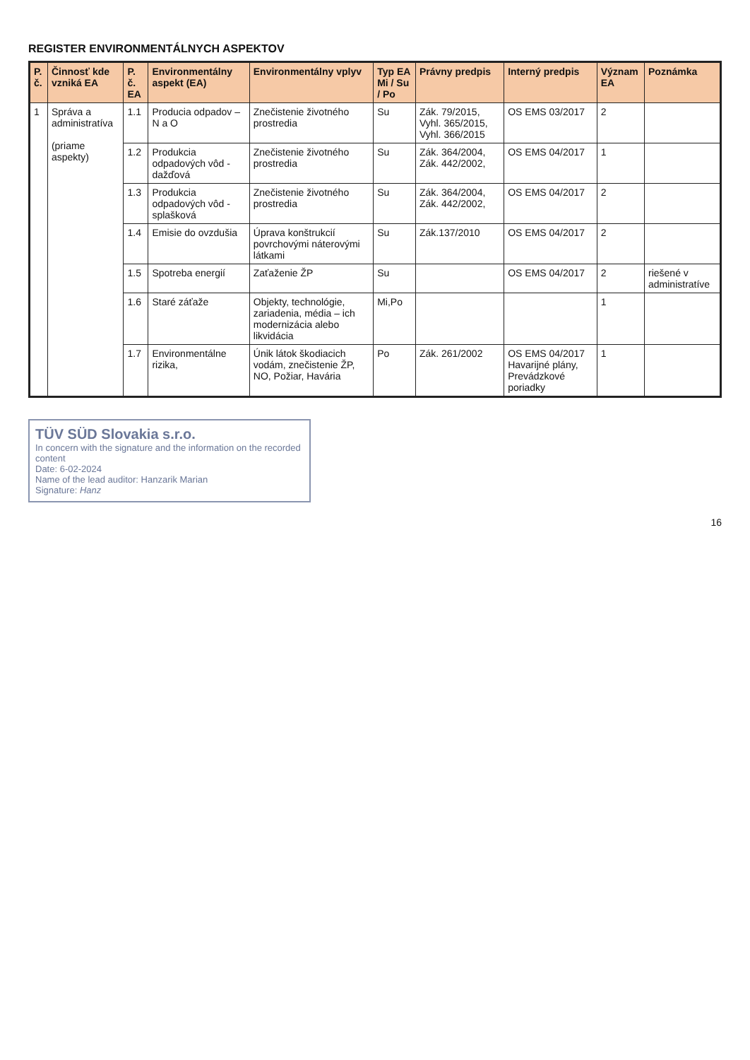REGISTER ENVIRONMENTÁLNYCH ASPEKTOV
| P. č. | Činnosť kde vzniká EA | P. č. EA | Environmentálny aspekt (EA) | Environmentálny vplyv | Typ EA Mi / Su / Po | Právny predpis | Interný predpis | Význam EA | Poznámka |
| --- | --- | --- | --- | --- | --- | --- | --- | --- | --- |
| 1 | Správa a administratíva (priame aspekty) | 1.1 | Producia odpadov – N a O | Znečistenie životného prostredia | Su | Zák. 79/2015, Vyhl. 365/2015, Vyhl. 366/2015 | OS EMS 03/2017 | 2 | |
| | | 1.2 | Produkcia odpadových vôd - dažďová | Znečistenie životného prostredia | Su | Zák. 364/2004, Zák. 442/2002, | OS EMS 04/2017 | 1 | |
| | | 1.3 | Produkcia odpadových vôd - splašková | Znečistenie životného prostredia | Su | Zák. 364/2004, Zák. 442/2002, | OS EMS 04/2017 | 2 | |
| | | 1.4 | Emisie do ovzdušia | Úprava konštrukcií povrchovými náterovými látkami | Su | Zák.137/2010 | OS EMS 04/2017 | 2 | |
| | | 1.5 | Spotreba energií | Zaťaženie ŽP | Su | | OS EMS 04/2017 | 2 | riešené v administratíve |
| | | 1.6 | Staré záťaže | Objekty, technológie, zariadenia, média – ich modernizácia alebo likvidácia | Mi,Po | | | 1 | |
| | | 1.7 | Environmentálne rizika, | Únik látok škodiacich vodám, znečistenie ŽP, NO, Požiar, Havária | Po | Zák. 261/2002 | OS EMS 04/2017 Havarijné plány, Prevádzkové poriadky | 1 | |
TÜV SÜD Slovakia s.r.o.
In concern with the signature and the information on the recorded content
Date: 6-02-2024
Name of the lead auditor: Hanzarik Marian
Signature: Hanz
16